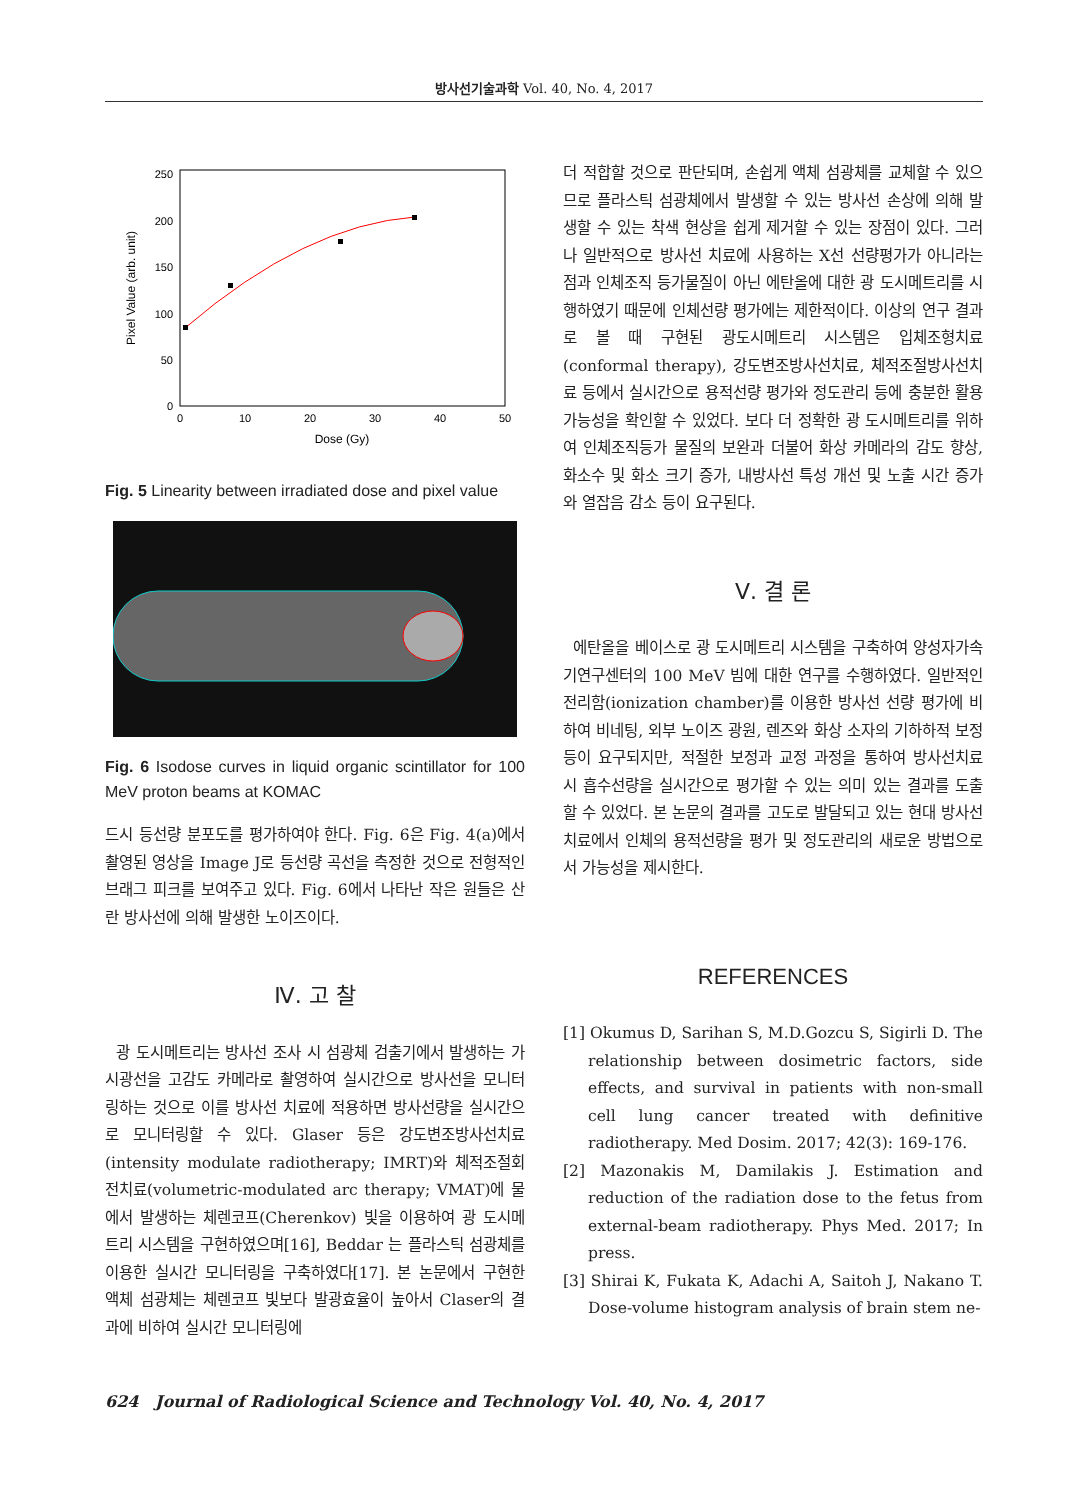방사선기술과학 Vol. 40, No. 4, 2017
250
200
150
100
50
0
0
10
20
30
40
50
Dose (Gy)
Pixel Value (arb. unit)
Fig. 5 Linearity between irradiated dose and pixel value
Fig. 6 Isodose curves in liquid organic scintillator for 100 MeV proton beams at KOMAC
드시 등선량 분포도를 평가하여야 한다. Fig. 6은 Fig. 4(a)에서 촬영된 영상을 Image J로 등선량 곡선을 측정한 것으로 전형적인 브래그 피크를 보여주고 있다. Fig. 6에서 나타난 작은 원들은 산란 방사선에 의해 발생한 노이즈이다.
Ⅳ. 고 찰
광 도시메트리는 방사선 조사 시 섬광체 검출기에서 발생하는 가시광선을 고감도 카메라로 촬영하여 실시간으로 방사선을 모니터링하는 것으로 이를 방사선 치료에 적용하면 방사선량을 실시간으로 모니터링할 수 있다. Glaser 등은 강도변조방사선치료(intensity modulate radiotherapy; IMRT)와 체적조절회전치료(volumetric-modulated arc therapy; VMAT)에 물에서 발생하는 체렌코프(Cherenkov) 빛을 이용하여 광 도시메트리 시스템을 구현하였으며[16], Beddar 는 플라스틱 섬광체를 이용한 실시간 모니터링을 구축하였다[17]. 본 논문에서 구현한 액체 섬광체는 체렌코프 빛보다 발광효율이 높아서 Claser의 결과에 비하여 실시간 모니터링에
더 적합할 것으로 판단되며, 손쉽게 액체 섬광체를 교체할 수 있으므로 플라스틱 섬광체에서 발생할 수 있는 방사선 손상에 의해 발생할 수 있는 착색 현상을 쉽게 제거할 수 있는 장점이 있다. 그러나 일반적으로 방사선 치료에 사용하는 X선 선량평가가 아니라는 점과 인체조직 등가물질이 아닌 에탄올에 대한 광 도시메트리를 시행하였기 때문에 인체선량 평가에는 제한적이다. 이상의 연구 결과로 볼 때 구현된 광도시메트리 시스템은 입체조형치료(conformal therapy), 강도변조방사선치료, 체적조절방사선치료 등에서 실시간으로 용적선량 평가와 정도관리 등에 충분한 활용 가능성을 확인할 수 있었다. 보다 더 정확한 광 도시메트리를 위하여 인체조직등가 물질의 보완과 더불어 화상 카메라의 감도 향상, 화소수 및 화소 크기 증가, 내방사선 특성 개선 및 노출 시간 증가와 열잡음 감소 등이 요구된다.
Ⅴ. 결 론
에탄올을 베이스로 광 도시메트리 시스템을 구축하여 양성자가속기연구센터의 100 MeV 빔에 대한 연구를 수행하였다. 일반적인 전리함(ionization chamber)를 이용한 방사선 선량 평가에 비하여 비네팅, 외부 노이즈 광원, 렌즈와 화상 소자의 기하하적 보정 등이 요구되지만, 적절한 보정과 교정 과정을 통하여 방사선치료 시 흡수선량을 실시간으로 평가할 수 있는 의미 있는 결과를 도출할 수 있었다. 본 논문의 결과를 고도로 발달되고 있는 현대 방사선 치료에서 인체의 용적선량을 평가 및 정도관리의 새로운 방법으로서 가능성을 제시한다.
REFERENCES
[1] Okumus D, Sarihan S, M.D.Gozcu S, Sigirli D. The relationship between dosimetric factors, side effects, and survival in patients with non-small cell lung cancer treated with definitive radiotherapy. Med Dosim. 2017; 42(3): 169-176.
[2] Mazonakis M, Damilakis J. Estimation and reduction of the radiation dose to the fetus from external-beam radiotherapy. Phys Med. 2017; In press.
[3] Shirai K, Fukata K, Adachi A, Saitoh J, Nakano T. Dose-volume histogram analysis of brain stem ne-
624 Journal of Radiological Science and Technology Vol. 40, No. 4, 2017